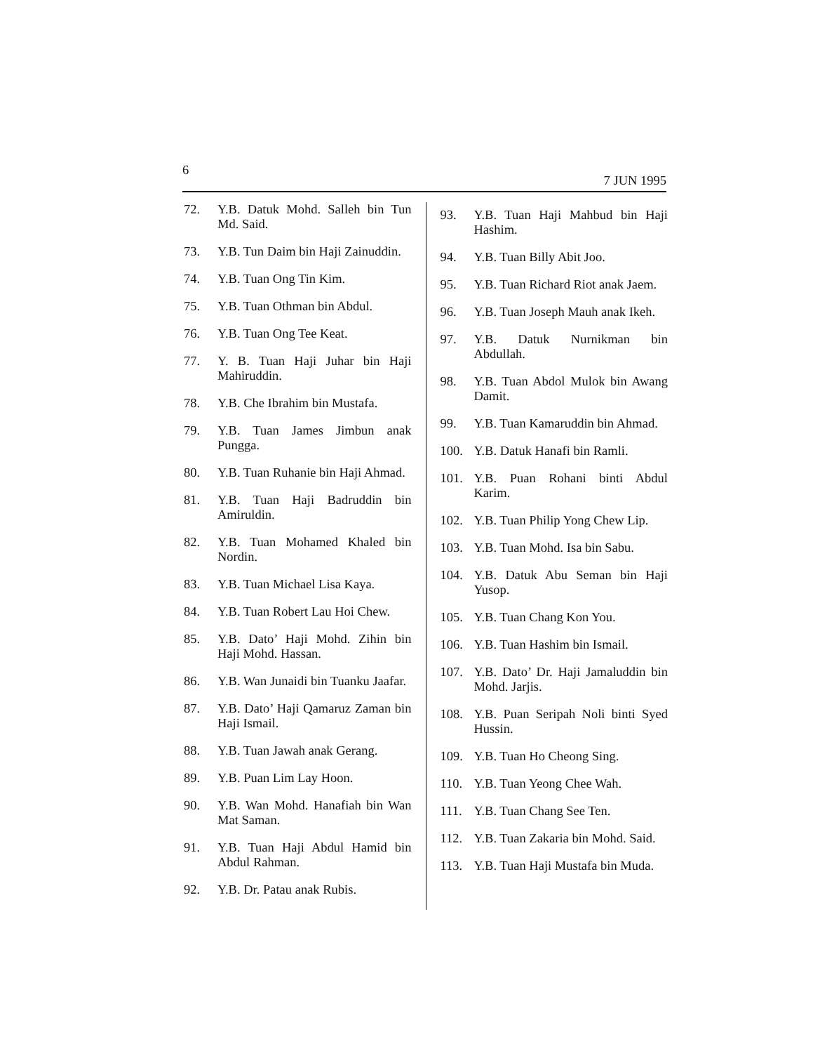6 7 JUN 1995
72. Y.B. Datuk Mohd. Salleh bin Tun Md. Said.
73. Y.B. Tun Daim bin Haji Zainuddin.
74. Y.B. Tuan Ong Tin Kim.
75. Y.B. Tuan Othman bin Abdul.
76. Y.B. Tuan Ong Tee Keat.
77. Y. B. Tuan Haji Juhar bin Haji Mahiruddin.
78. Y.B. Che Ibrahim bin Mustafa.
79. Y.B. Tuan James Jimbun anak Pungga.
80. Y.B. Tuan Ruhanie bin Haji Ahmad.
81. Y.B. Tuan Haji Badruddin bin Amiruldin.
82. Y.B. Tuan Mohamed Khaled bin Nordin.
83. Y.B. Tuan Michael Lisa Kaya.
84. Y.B. Tuan Robert Lau Hoi Chew.
85. Y.B. Dato’ Haji Mohd. Zihin bin Haji Mohd. Hassan.
86. Y.B. Wan Junaidi bin Tuanku Jaafar.
87. Y.B. Dato’ Haji Qamaruz Zaman bin Haji Ismail.
88. Y.B. Tuan Jawah anak Gerang.
89. Y.B. Puan Lim Lay Hoon.
90. Y.B. Wan Mohd. Hanafiah bin Wan Mat Saman.
91. Y.B. Tuan Haji Abdul Hamid bin Abdul Rahman.
92. Y.B. Dr. Patau anak Rubis.
93. Y.B. Tuan Haji Mahbud bin Haji Hashim.
94. Y.B. Tuan Billy Abit Joo.
95. Y.B. Tuan Richard Riot anak Jaem.
96. Y.B. Tuan Joseph Mauh anak Ikeh.
97. Y.B. Datuk Nurnikman bin Abdullah.
98. Y.B. Tuan Abdol Mulok bin Awang Damit.
99. Y.B. Tuan Kamaruddin bin Ahmad.
100. Y.B. Datuk Hanafi bin Ramli.
101. Y.B. Puan Rohani binti Abdul Karim.
102. Y.B. Tuan Philip Yong Chew Lip.
103. Y.B. Tuan Mohd. Isa bin Sabu.
104. Y.B. Datuk Abu Seman bin Haji Yusop.
105. Y.B. Tuan Chang Kon You.
106. Y.B. Tuan Hashim bin Ismail.
107. Y.B. Dato’ Dr. Haji Jamaluddin bin Mohd. Jarjis.
108. Y.B. Puan Seripah Noli binti Syed Hussin.
109. Y.B. Tuan Ho Cheong Sing.
110. Y.B. Tuan Yeong Chee Wah.
111. Y.B. Tuan Chang See Ten.
112. Y.B. Tuan Zakaria bin Mohd. Said.
113. Y.B. Tuan Haji Mustafa bin Muda.